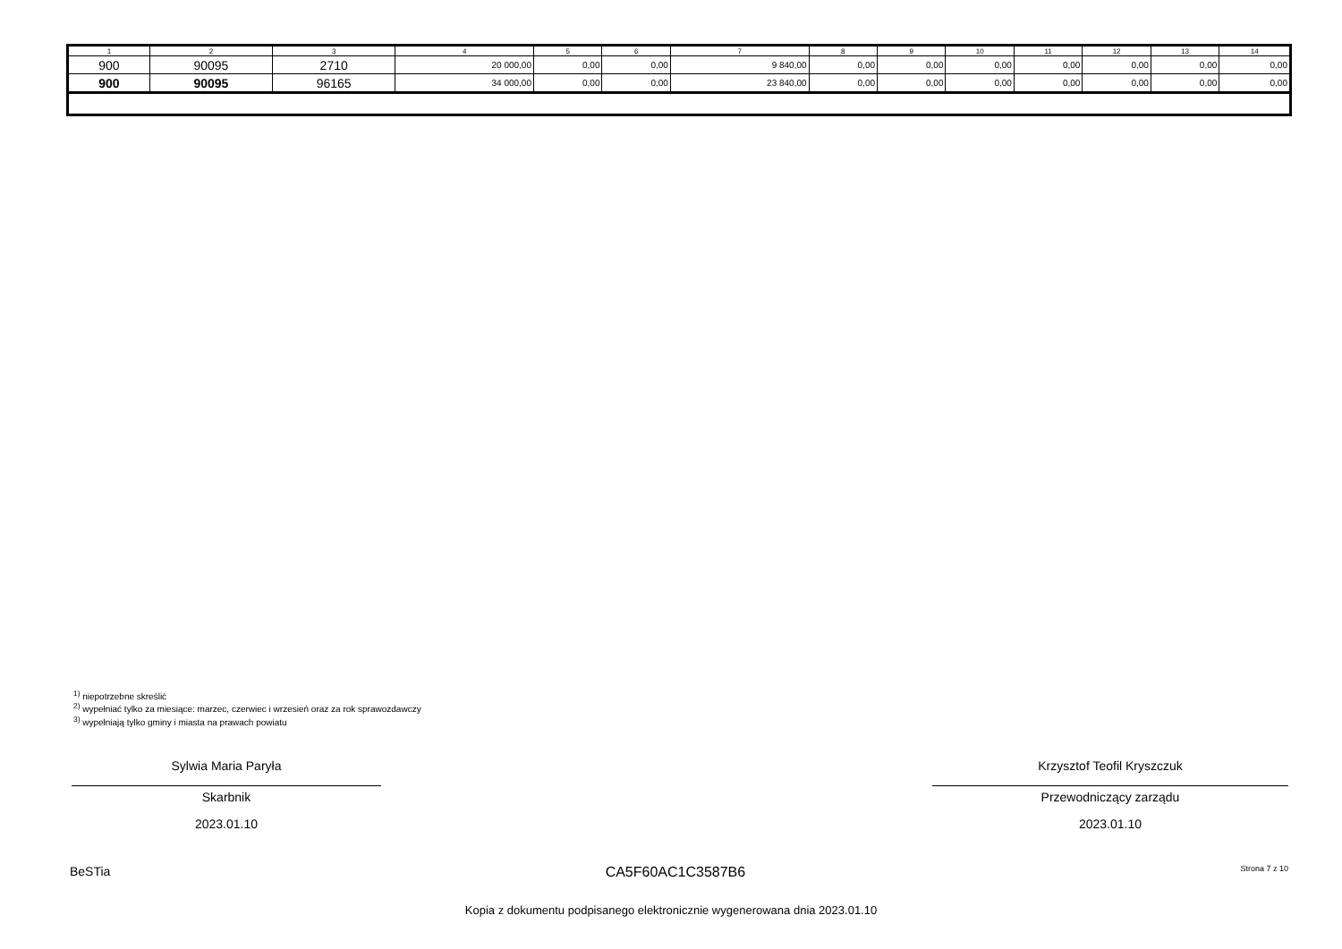| 1 | 2 | 3 | 4 | 5 | 6 | 7 | 8 | 9 | 10 | 11 | 12 | 13 | 14 |
| --- | --- | --- | --- | --- | --- | --- | --- | --- | --- | --- | --- | --- | --- |
| 900 | 90095 | 2710 | 20 000,00 | 0,00 | 0,00 | 9 840,00 | 0,00 | 0,00 | 0,00 | 0,00 | 0,00 | 0,00 | 0,00 |
| 900 | 90095 | 96165 | 34 000,00 | 0,00 | 0,00 | 23 840,00 | 0,00 | 0,00 | 0,00 | 0,00 | 0,00 | 0,00 | 0,00 |
<sup>1)</sup> niepotrzebne skreślić
<sup>2)</sup> wypełniać tylko za miesiące: marzec, czerwiec i wrzesień oraz za rok sprawozdawczy
<sup>3)</sup> wypełniają tylko gminy i miasta na prawach powiatu
Sylwia Maria Paryła
Skarbnik
2023.01.10
Krzysztof Teofil Kryszczuk
Przewodniczący zarządu
2023.01.10
BeSTia CA5F60AC1C3587B6 Strona 7 z 10
Kopia z dokumentu podpisanego elektronicznie wygenerowana dnia 2023.01.10